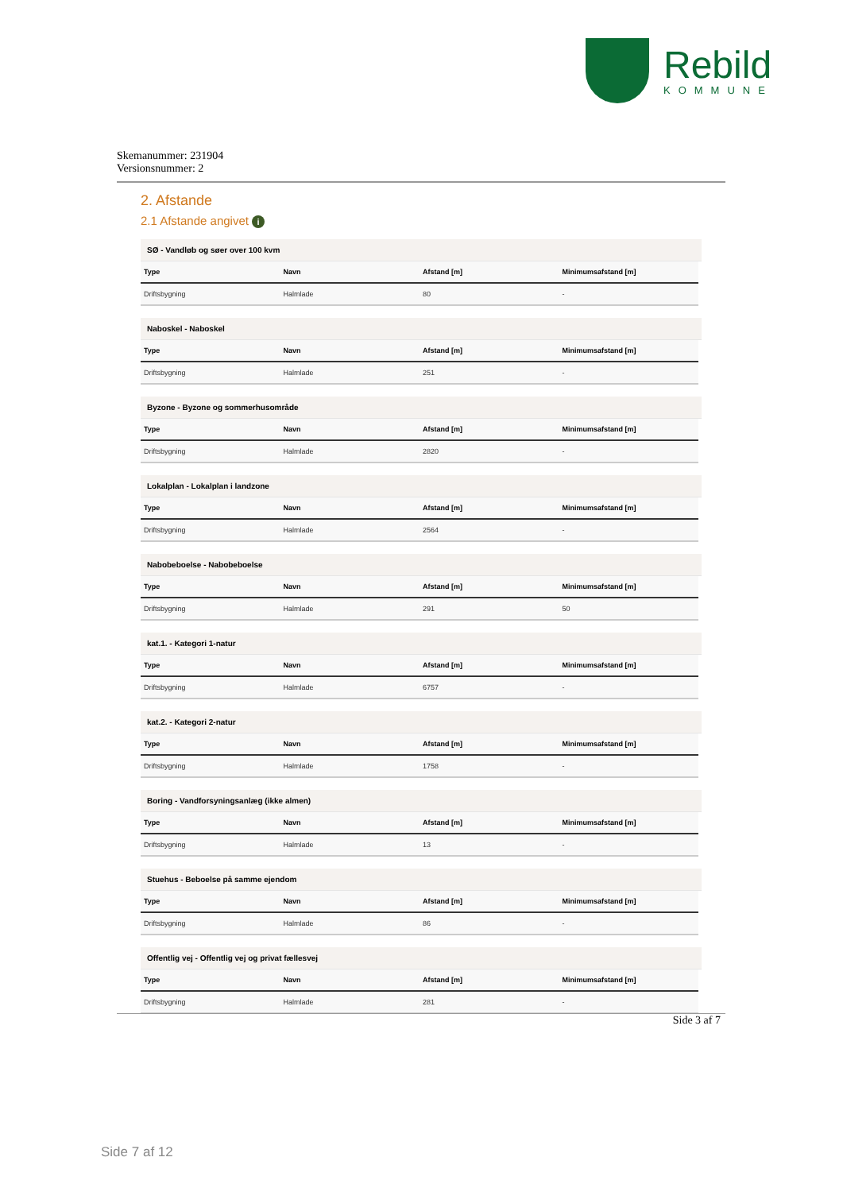Rebild
KOMMUNE
Skemanummer: 231904
Versionsnummer: 2
2. Afstande
2.1 Afstande angivet i
SØ - Vandløb og søer over 100 kvm
| Type | Navn | Afstand [m] | Minimumsafstand [m] |
| --- | --- | --- | --- |
| Driftsbygning | Halmlade | 80 | - |
Naboskel - Naboskel
| Type | Navn | Afstand [m] | Minimumsafstand [m] |
| --- | --- | --- | --- |
| Driftsbygning | Halmlade | 251 | - |
Byzone - Byzone og sommerhusområde
| Type | Navn | Afstand [m] | Minimumsafstand [m] |
| --- | --- | --- | --- |
| Driftsbygning | Halmlade | 2820 | - |
Lokalplan - Lokalplan i landzone
| Type | Navn | Afstand [m] | Minimumsafstand [m] |
| --- | --- | --- | --- |
| Driftsbygning | Halmlade | 2564 | - |
Nabobeboelse - Nabobeboelse
| Type | Navn | Afstand [m] | Minimumsafstand [m] |
| --- | --- | --- | --- |
| Driftsbygning | Halmlade | 291 | 50 |
kat.1. - Kategori 1-natur
| Type | Navn | Afstand [m] | Minimumsafstand [m] |
| --- | --- | --- | --- |
| Driftsbygning | Halmlade | 6757 | - |
kat.2. - Kategori 2-natur
| Type | Navn | Afstand [m] | Minimumsafstand [m] |
| --- | --- | --- | --- |
| Driftsbygning | Halmlade | 1758 | - |
Boring - Vandforsyningsanlæg (ikke almen)
| Type | Navn | Afstand [m] | Minimumsafstand [m] |
| --- | --- | --- | --- |
| Driftsbygning | Halmlade | 13 | - |
Stuehus - Beboelse på samme ejendom
| Type | Navn | Afstand [m] | Minimumsafstand [m] |
| --- | --- | --- | --- |
| Driftsbygning | Halmlade | 86 | - |
Offentlig vej - Offentlig vej og privat fællesvej
| Type | Navn | Afstand [m] | Minimumsafstand [m] |
| --- | --- | --- | --- |
| Driftsbygning | Halmlade | 281 | - |
Side 3 af 7
Side 7 af 12